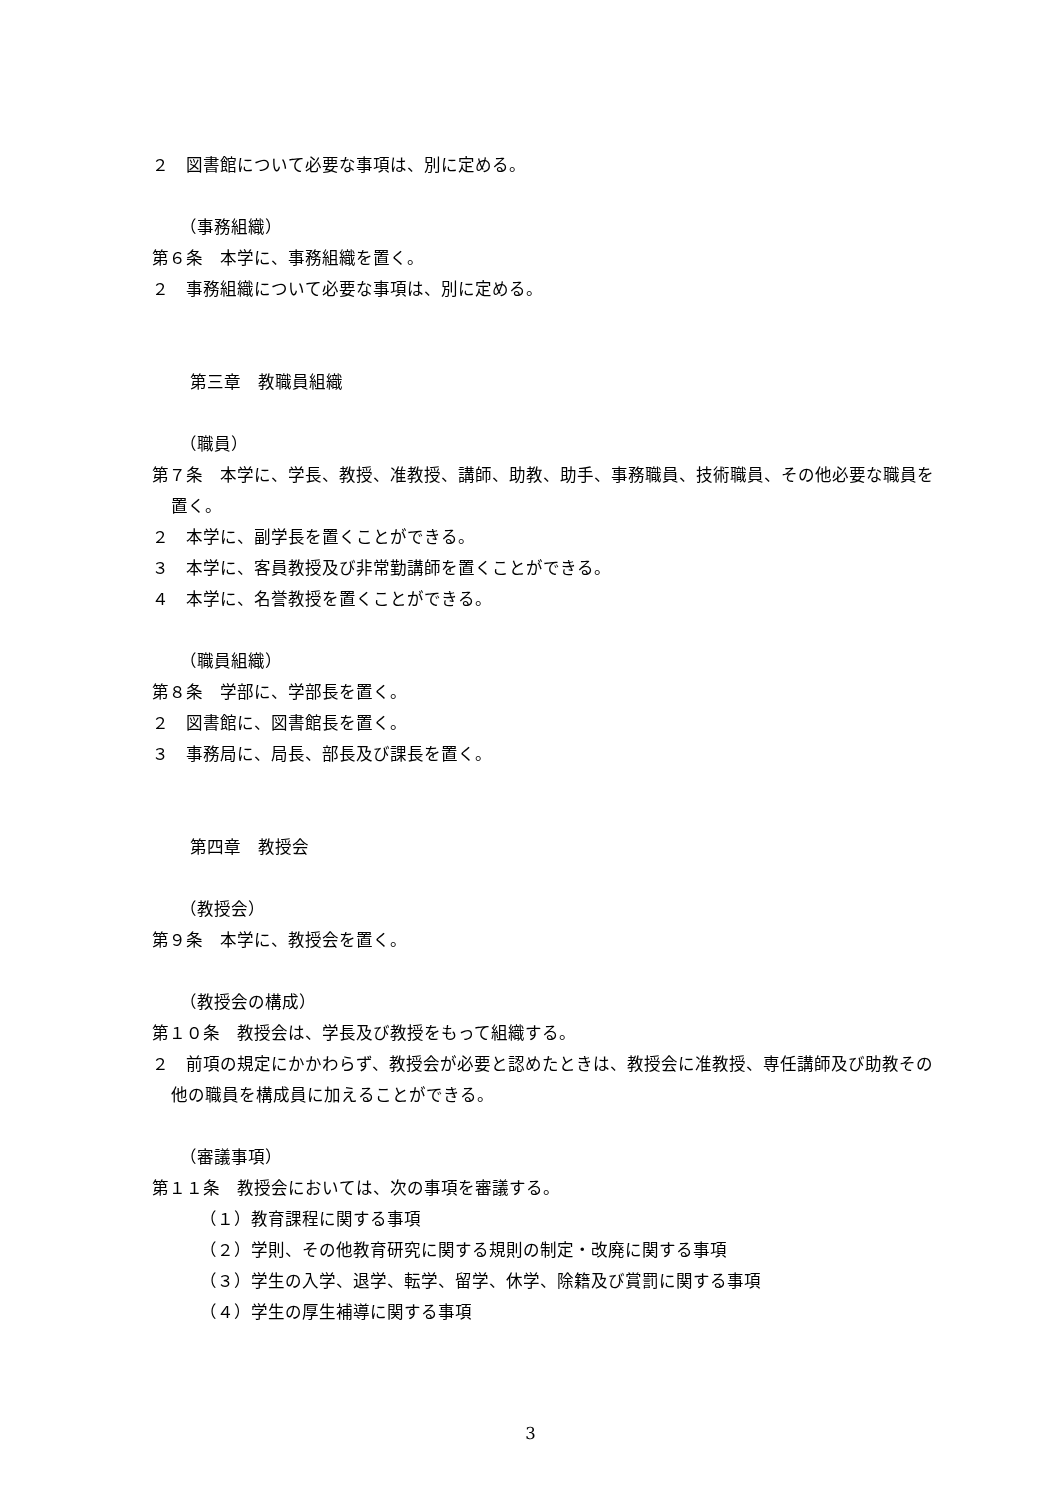２　図書館について必要な事項は、別に定める。
（事務組織）
第６条　本学に、事務組織を置く。
２　事務組織について必要な事項は、別に定める。
第三章　教職員組織
（職員）
第７条　本学に、学長、教授、准教授、講師、助教、助手、事務職員、技術職員、その他必要な職員を置く。
２　本学に、副学長を置くことができる。
３　本学に、客員教授及び非常勤講師を置くことができる。
４　本学に、名誉教授を置くことができる。
（職員組織）
第８条　学部に、学部長を置く。
２　図書館に、図書館長を置く。
３　事務局に、局長、部長及び課長を置く。
第四章　教授会
（教授会）
第９条　本学に、教授会を置く。
（教授会の構成）
第１０条　教授会は、学長及び教授をもって組織する。
２　前項の規定にかかわらず、教授会が必要と認めたときは、教授会に准教授、専任講師及び助教その他の職員を構成員に加えることができる。
（審議事項）
第１１条　教授会においては、次の事項を審議する。
（１）教育課程に関する事項
（２）学則、その他教育研究に関する規則の制定・改廃に関する事項
（３）学生の入学、退学、転学、留学、休学、除籍及び賞罰に関する事項
（４）学生の厚生補導に関する事項
3